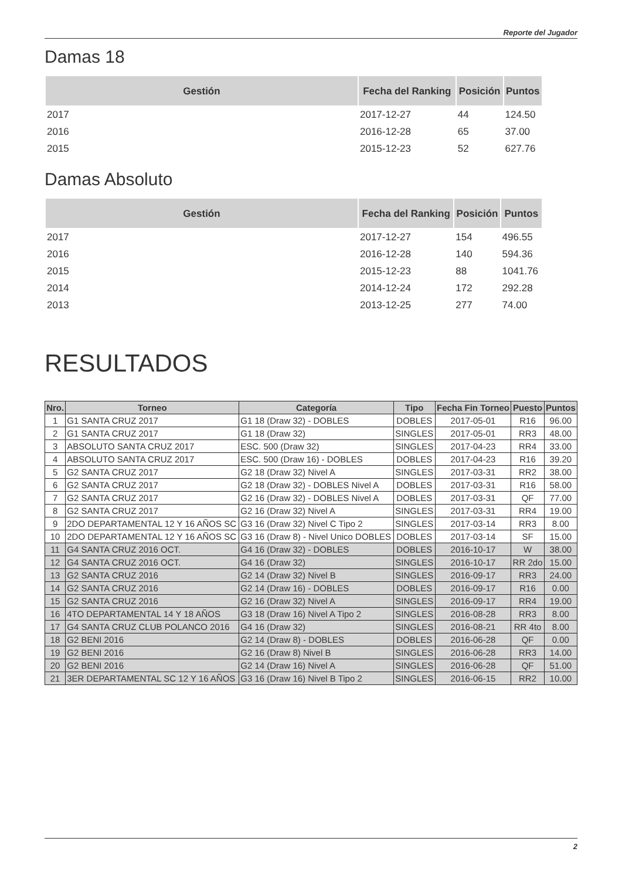Reporte del Jugador
Damas 18
| Gestión | Fecha del Ranking | Posición | Puntos |
| --- | --- | --- | --- |
| 2017 | 2017-12-27 | 44 | 124.50 |
| 2016 | 2016-12-28 | 65 | 37.00 |
| 2015 | 2015-12-23 | 52 | 627.76 |
Damas Absoluto
| Gestión | Fecha del Ranking | Posición | Puntos |
| --- | --- | --- | --- |
| 2017 | 2017-12-27 | 154 | 496.55 |
| 2016 | 2016-12-28 | 140 | 594.36 |
| 2015 | 2015-12-23 | 88 | 1041.76 |
| 2014 | 2014-12-24 | 172 | 292.28 |
| 2013 | 2013-12-25 | 277 | 74.00 |
RESULTADOS
| Nro. | Torneo | Categoría | Tipo | Fecha Fin Torneo | Puesto | Puntos |
| --- | --- | --- | --- | --- | --- | --- |
| 1 | G1 SANTA CRUZ 2017 | G1 18 (Draw 32) - DOBLES | DOBLES | 2017-05-01 | R16 | 96.00 |
| 2 | G1 SANTA CRUZ 2017 | G1 18 (Draw 32) | SINGLES | 2017-05-01 | RR3 | 48.00 |
| 3 | ABSOLUTO SANTA CRUZ 2017 | ESC. 500 (Draw 32) | SINGLES | 2017-04-23 | RR4 | 33.00 |
| 4 | ABSOLUTO SANTA CRUZ 2017 | ESC. 500 (Draw 16) - DOBLES | DOBLES | 2017-04-23 | R16 | 39.20 |
| 5 | G2 SANTA CRUZ 2017 | G2 18 (Draw 32) Nivel A | SINGLES | 2017-03-31 | RR2 | 38.00 |
| 6 | G2 SANTA CRUZ 2017 | G2 18 (Draw 32) - DOBLES Nivel A | DOBLES | 2017-03-31 | R16 | 58.00 |
| 7 | G2 SANTA CRUZ 2017 | G2 16 (Draw 32) - DOBLES Nivel A | DOBLES | 2017-03-31 | QF | 77.00 |
| 8 | G2 SANTA CRUZ 2017 | G2 16 (Draw 32) Nivel A | SINGLES | 2017-03-31 | RR4 | 19.00 |
| 9 | 2DO DEPARTAMENTAL 12 Y 16 AÑOS SC | G3 16 (Draw 32) Nivel C Tipo 2 | SINGLES | 2017-03-14 | RR3 | 8.00 |
| 10 | 2DO DEPARTAMENTAL 12 Y 16 AÑOS SC | G3 16 (Draw 8) - Nivel Unico DOBLES | DOBLES | 2017-03-14 | SF | 15.00 |
| 11 | G4 SANTA CRUZ 2016 OCT. | G4 16 (Draw 32) - DOBLES | DOBLES | 2016-10-17 | W | 38.00 |
| 12 | G4 SANTA CRUZ 2016 OCT. | G4 16 (Draw 32) | SINGLES | 2016-10-17 | RR 2do | 15.00 |
| 13 | G2 SANTA CRUZ 2016 | G2 14 (Draw 32) Nivel B | SINGLES | 2016-09-17 | RR3 | 24.00 |
| 14 | G2 SANTA CRUZ 2016 | G2 14 (Draw 16) - DOBLES | DOBLES | 2016-09-17 | R16 | 0.00 |
| 15 | G2 SANTA CRUZ 2016 | G2 16 (Draw 32) Nivel A | SINGLES | 2016-09-17 | RR4 | 19.00 |
| 16 | 4TO DEPARTAMENTAL 14 Y 18 AÑOS | G3 18 (Draw 16) Nivel A Tipo 2 | SINGLES | 2016-08-28 | RR3 | 8.00 |
| 17 | G4 SANTA CRUZ CLUB POLANCO 2016 | G4 16 (Draw 32) | SINGLES | 2016-08-21 | RR 4to | 8.00 |
| 18 | G2 BENI 2016 | G2 14 (Draw 8) - DOBLES | DOBLES | 2016-06-28 | QF | 0.00 |
| 19 | G2 BENI 2016 | G2 16 (Draw 8) Nivel B | SINGLES | 2016-06-28 | RR3 | 14.00 |
| 20 | G2 BENI 2016 | G2 14 (Draw 16) Nivel A | SINGLES | 2016-06-28 | QF | 51.00 |
| 21 | 3ER DEPARTAMENTAL SC 12 Y 16 AÑOS | G3 16 (Draw 16) Nivel B Tipo 2 | SINGLES | 2016-06-15 | RR2 | 10.00 |
2